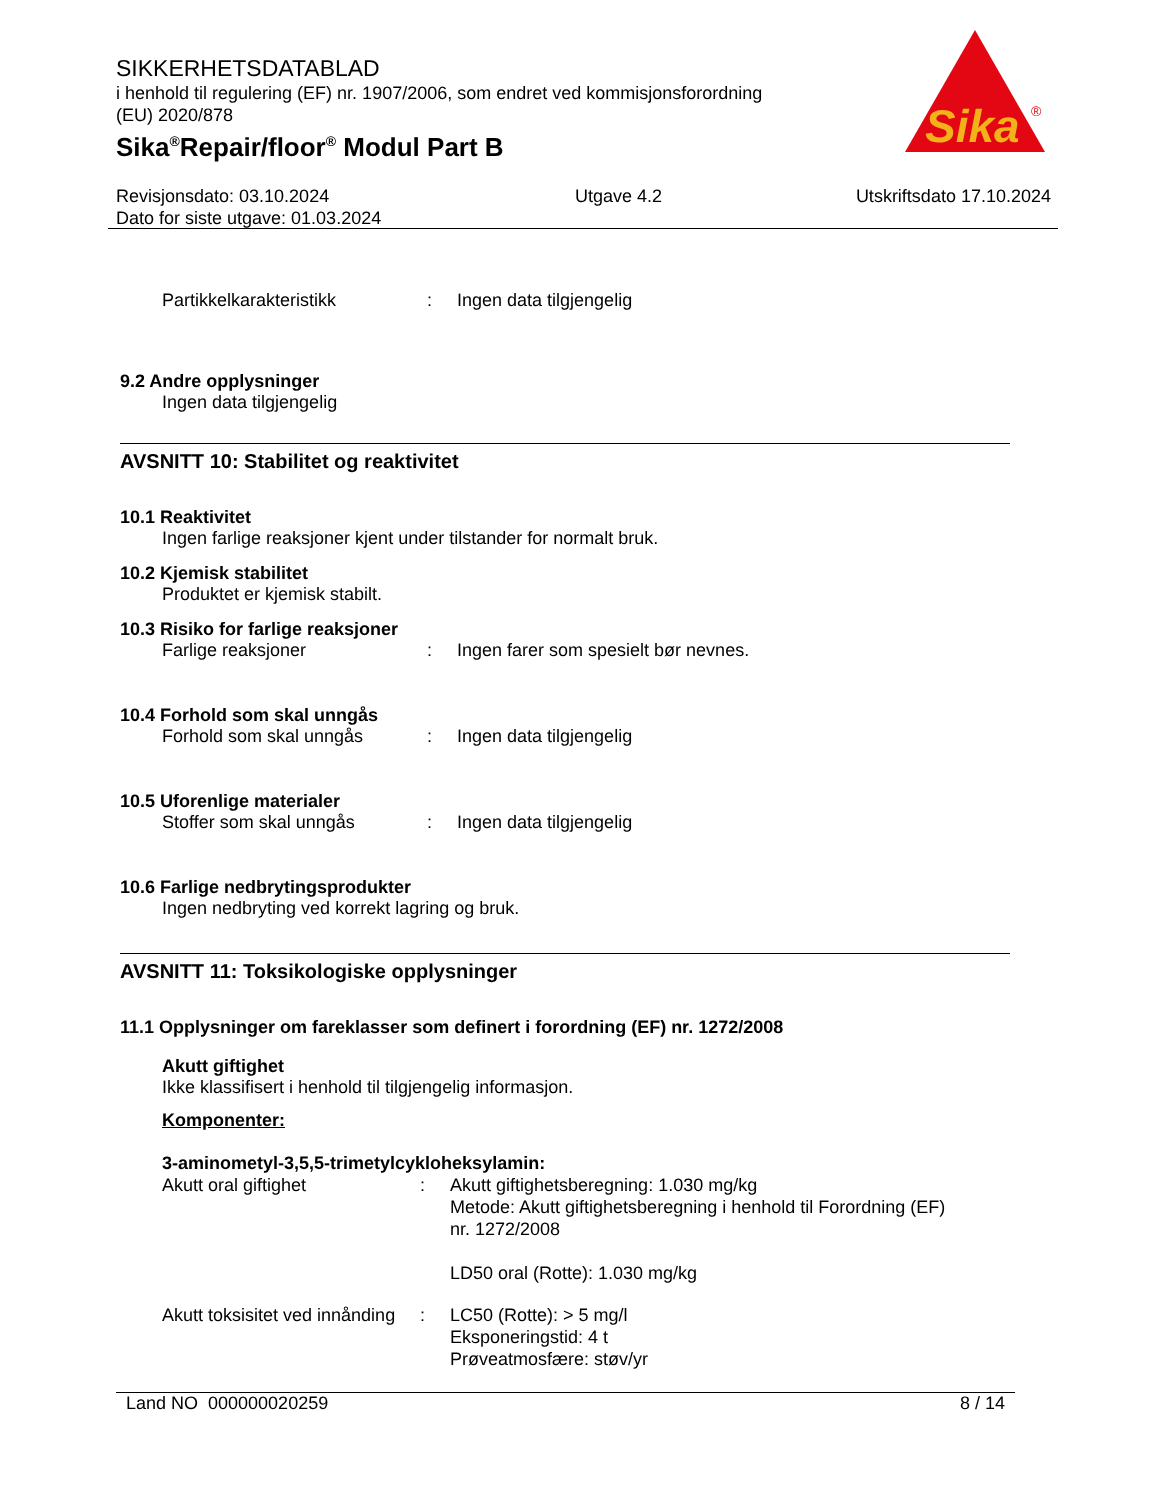SIKKERHETSDATABLAD
i henhold til regulering (EF) nr. 1907/2006, som endret ved kommisjonsforordning
(EU) 2020/878
Sika<sup>®</sup>Repair/floor<sup>®</sup> Modul Part B
Sika
®
Revisjonsdato: 03.10.2024
Dato for siste utgave: 01.03.2024
Utgave 4.2 Utskriftsdato 17.10.2024
Partikkelkarakteristikk : Ingen data tilgjengelig
9.2 Andre opplysninger
Ingen data tilgjengelig
AVSNITT 10: Stabilitet og reaktivitet
10.1 Reaktivitet
Ingen farlige reaksjoner kjent under tilstander for normalt bruk.
10.2 Kjemisk stabilitet
Produktet er kjemisk stabilt.
10.3 Risiko for farlige reaksjoner
Farlige reaksjoner : Ingen farer som spesielt bør nevnes.
10.4 Forhold som skal unngås
Forhold som skal unngås : Ingen data tilgjengelig
10.5 Uforenlige materialer
Stoffer som skal unngås : Ingen data tilgjengelig
10.6 Farlige nedbrytingsprodukter
Ingen nedbryting ved korrekt lagring og bruk.
AVSNITT 11: Toksikologiske opplysninger
11.1 Opplysninger om fareklasser som definert i forordning (EF) nr. 1272/2008
Akutt giftighet
Ikke klassifisert i henhold til tilgjengelig informasjon.
Komponenter:
3-aminometyl-3,5,5-trimetylcykloheksylamin:
Akutt oral giftighet : Akutt giftighetsberegning: 1.030 mg/kg
Metode: Akutt giftighetsberegning i henhold til Forordning (EF)
nr. 1272/2008
LD50 oral (Rotte): 1.030 mg/kg
Akutt toksisitet ved innånding
: LC50 (Rotte): > 5 mg/l
Eksponeringstid: 4 t
Prøveatmosfære: støv/yr
Land NO 000000020259 8 / 14